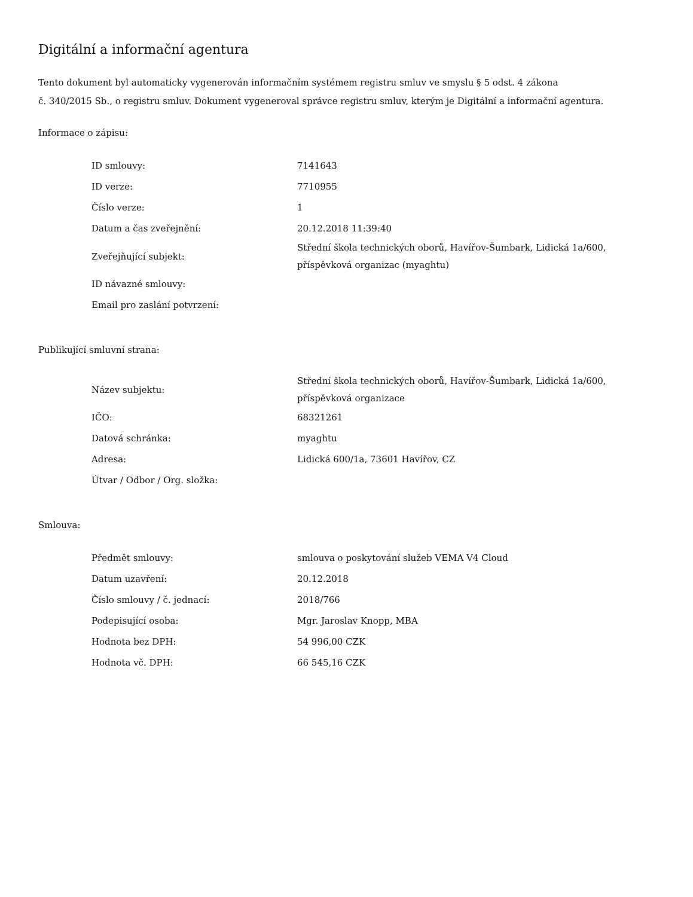Digitální a informační agentura
Tento dokument byl automaticky vygenerován informačním systémem registru smluv ve smyslu § 5 odst. 4 zákona
č. 340/2015 Sb., o registru smluv. Dokument vygeneroval správce registru smluv, kterým je Digitální a informační agentura.
Informace o zápisu:
| ID smlouvy: | 7141643 |
| ID verze: | 7710955 |
| Číslo verze: | 1 |
| Datum a čas zveřejnění: | 20.12.2018 11:39:40 |
| Zveřejňující subjekt: | Střední škola technických oborů, Havířov-Šumbark, Lidická 1a/600, příspěvková organizac (myaghtu) |
| ID návazné smlouvy: | |
| Email pro zaslání potvrzení: | |
Publikující smluvní strana:
| Název subjektu: | Střední škola technických oborů, Havířov-Šumbark, Lidická 1a/600, příspěvková organizace |
| IČO: | 68321261 |
| Datová schránka: | myaghtu |
| Adresa: | Lidická 600/1a, 73601 Havířov, CZ |
| Útvar / Odbor / Org. složka: | |
Smlouva:
| Předmět smlouvy: | smlouva o poskytování služeb VEMA V4 Cloud |
| Datum uzavření: | 20.12.2018 |
| Číslo smlouvy / č. jednací: | 2018/766 |
| Podepisující osoba: | Mgr. Jaroslav Knopp, MBA |
| Hodnota bez DPH: | 54 996,00 CZK |
| Hodnota vč. DPH: | 66 545,16 CZK |